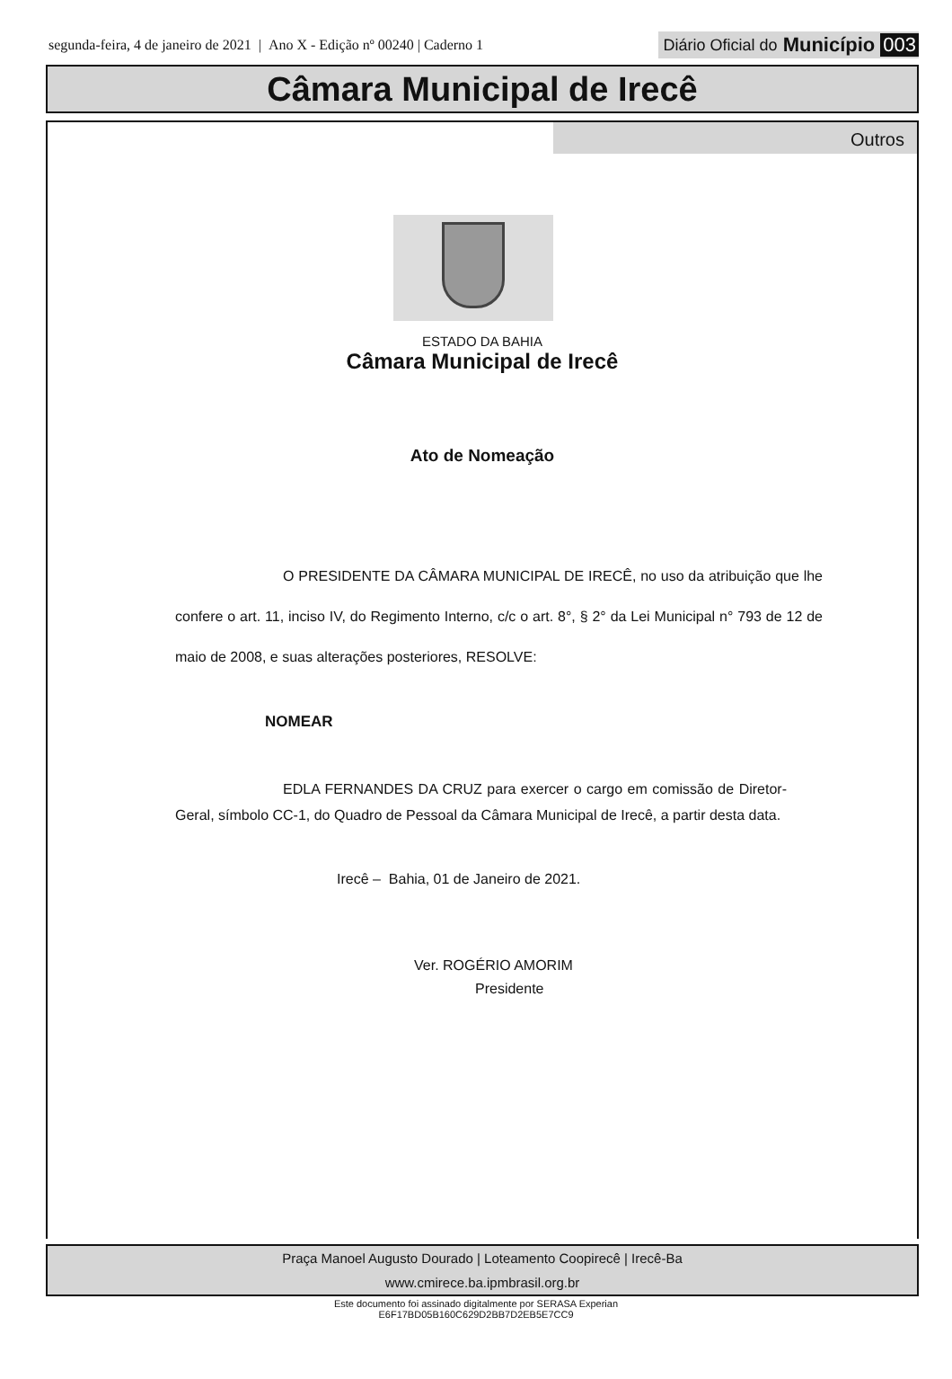segunda-feira, 4 de janeiro de 2021 | Ano X - Edição nº 00240 | Caderno 1 Diário Oficial do Município 003
Câmara Municipal de Irecê
Outros
ESTADO DA BAHIA
Câmara Municipal de Irecê
Ato de Nomeação
O PRESIDENTE DA CÂMARA MUNICIPAL DE IRECÊ, no uso da atribuição que lhe confere o art. 11, inciso IV, do Regimento Interno, c/c o art. 8°, § 2° da Lei Municipal n° 793 de 12 de maio de 2008, e suas alterações posteriores, RESOLVE:
NOMEAR
EDLA FERNANDES DA CRUZ para exercer o cargo em comissão de Diretor-Geral, símbolo CC-1, do Quadro de Pessoal da Câmara Municipal de Irecê, a partir desta data.
Irecê – Bahia, 01 de Janeiro de 2021.
Ver. ROGÉRIO AMORIM
Presidente
Praça Manoel Augusto Dourado | Loteamento Coopirecê | Irecê-Ba
www.cmirece.ba.ipmbrasil.org.br
Este documento foi assinado digitalmente por SERASA Experian
E6F17BD05B160C629D2BB7D2EB5E7CC9